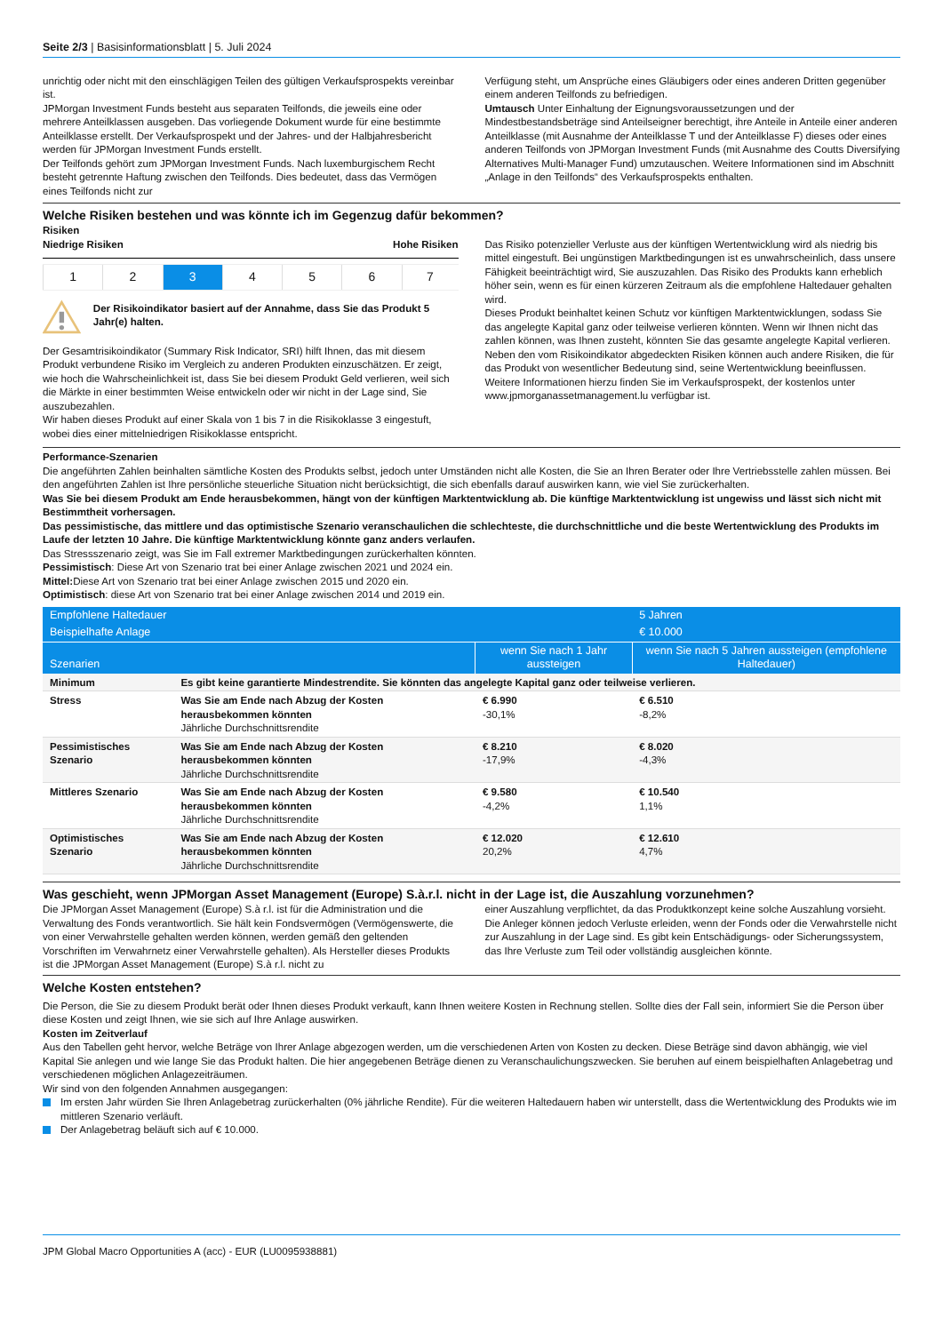Seite 2/3 | Basisinformationsblatt | 5. Juli 2024
unrichtig oder nicht mit den einschlägigen Teilen des gültigen Verkaufsprospekts vereinbar ist.
JPMorgan Investment Funds besteht aus separaten Teilfonds, die jeweils eine oder mehrere Anteilklassen ausgeben. Das vorliegende Dokument wurde für eine bestimmte Anteilklasse erstellt. Der Verkaufsprospekt und der Jahres- und der Halbjahresbericht werden für JPMorgan Investment Funds erstellt.
Der Teilfonds gehört zum JPMorgan Investment Funds. Nach luxemburgischem Recht besteht getrennte Haftung zwischen den Teilfonds. Dies bedeutet, dass das Vermögen eines Teilfonds nicht zur
Verfügung steht, um Ansprüche eines Gläubigers oder eines anderen Dritten gegenüber einem anderen Teilfonds zu befriedigen.
Umtausch Unter Einhaltung der Eignungsvoraussetzungen und der Mindestbestandsbeträge sind Anteilseigner berechtigt, ihre Anteile in Anteile einer anderen Anteilklasse (mit Ausnahme der Anteilklasse T und der Anteilklasse F) dieses oder eines anderen Teilfonds von JPMorgan Investment Funds (mit Ausnahme des Coutts Diversifying Alternatives Multi-Manager Fund) umzutauschen. Weitere Informationen sind im Abschnitt „Anlage in den Teilfonds“ des Verkaufsprospekts enthalten.
Welche Risiken bestehen und was könnte ich im Gegenzug dafür bekommen?
Risiken
Niedrige Risiken Hohe Risiken
| 1 | 2 | 3 | 4 | 5 | 6 | 7 |
Der Risikoindikator basiert auf der Annahme, dass Sie das Produkt 5 Jahr(e) halten.
Der Gesamtrisikoindikator (Summary Risk Indicator, SRI) hilft Ihnen, das mit diesem Produkt verbundene Risiko im Vergleich zu anderen Produkten einzuschätzen. Er zeigt, wie hoch die Wahrscheinlichkeit ist, dass Sie bei diesem Produkt Geld verlieren, weil sich die Märkte in einer bestimmten Weise entwickeln oder wir nicht in der Lage sind, Sie auszubezahlen.
Wir haben dieses Produkt auf einer Skala von 1 bis 7 in die Risikoklasse 3 eingestuft, wobei dies einer mittelniedrigen Risikoklasse entspricht.
Das Risiko potenzieller Verluste aus der künftigen Wertentwicklung wird als niedrig bis mittel eingestuft. Bei ungünstigen Marktbedingungen ist es unwahrscheinlich, dass unsere Fähigkeit beeinträchtigt wird, Sie auszuzahlen. Das Risiko des Produkts kann erheblich höher sein, wenn es für einen kürzeren Zeitraum als die empfohlene Haltedauer gehalten wird.
Dieses Produkt beinhaltet keinen Schutz vor künftigen Marktentwicklungen, sodass Sie das angelegte Kapital ganz oder teilweise verlieren könnten. Wenn wir Ihnen nicht das zahlen können, was Ihnen zusteht, könnten Sie das gesamte angelegte Kapital verlieren.
Neben den vom Risikoindikator abgedeckten Risiken können auch andere Risiken, die für das Produkt von wesentlicher Bedeutung sind, seine Wertentwicklung beeinflussen. Weitere Informationen hierzu finden Sie im Verkaufsprospekt, der kostenlos unter www.jpmorganassetmanagement.lu verfügbar ist.
Performance-Szenarien
Die angeführten Zahlen beinhalten sämtliche Kosten des Produkts selbst, jedoch unter Umständen nicht alle Kosten, die Sie an Ihren Berater oder Ihre Vertriebsstelle zahlen müssen. Bei den angeführten Zahlen ist Ihre persönliche steuerliche Situation nicht berücksichtigt, die sich ebenfalls darauf auswirken kann, wie viel Sie zurückerhalten.
Was Sie bei diesem Produkt am Ende herausbekommen, hängt von der künftigen Marktentwicklung ab. Die künftige Marktentwicklung ist ungewiss und lässt sich nicht mit Bestimmtheit vorhersagen.
Das pessimistische, das mittlere und das optimistische Szenario veranschaulichen die schlechteste, die durchschnittliche und die beste Wertentwicklung des Produkts im Laufe der letzten 10 Jahre. Die künftige Marktentwicklung könnte ganz anders verlaufen.
Das Stressszenario zeigt, was Sie im Fall extremer Marktbedingungen zurückerhalten könnten.
Pessimistisch: Diese Art von Szenario trat bei einer Anlage zwischen 2021 und 2024 ein.
Mittel: Diese Art von Szenario trat bei einer Anlage zwischen 2015 und 2020 ein.
Optimistisch: diese Art von Szenario trat bei einer Anlage zwischen 2014 und 2019 ein.
| Empfohlene Haltedauer | | | 5 Jahren | |
| --- | --- | --- | --- | --- |
| Beispielhafte Anlage | | | € 10.000 | |
| Szenarien | | | wenn Sie nach 1 Jahr aussteigen | wenn Sie nach 5 Jahren aussteigen (empfohlene Haltedauer) |
| Minimum | Es gibt keine garantierte Mindestrendite. Sie könnten das angelegte Kapital ganz oder teilweise verlieren. | | | |
| Stress | Was Sie am Ende nach Abzug der Kosten herausbekommen könnten Jährliche Durchschnittsrendite | € 6.990 -30,1% | € 6.510 -8,2% | |
| Pessimistisches Szenario | Was Sie am Ende nach Abzug der Kosten herausbekommen könnten Jährliche Durchschnittsrendite | € 8.210 -17,9% | € 8.020 -4,3% | |
| Mittleres Szenario | Was Sie am Ende nach Abzug der Kosten herausbekommen könnten Jährliche Durchschnittsrendite | € 9.580 -4,2% | € 10.540 1,1% | |
| Optimistisches Szenario | Was Sie am Ende nach Abzug der Kosten herausbekommen könnten Jährliche Durchschnittsrendite | € 12.020 20,2% | € 12.610 4,7% | |
Was geschieht, wenn JPMorgan Asset Management (Europe) S.à.r.l. nicht in der Lage ist, die Auszahlung vorzunehmen?
Die JPMorgan Asset Management (Europe) S.à r.l. ist für die Administration und die Verwaltung des Fonds verantwortlich. Sie hält kein Fondsvermögen (Vermögenswerte, die von einer Verwahrstelle gehalten werden können, werden gemäß den geltenden Vorschriften im Verwahrnetz einer Verwahrstelle gehalten). Als Hersteller dieses Produkts ist die JPMorgan Asset Management (Europe) S.à r.l. nicht zu
einer Auszahlung verpflichtet, da das Produktkonzept keine solche Auszahlung vorsieht. Die Anleger können jedoch Verluste erleiden, wenn der Fonds oder die Verwahrstelle nicht zur Auszahlung in der Lage sind. Es gibt kein Entschädigungs- oder Sicherungssystem, das Ihre Verluste zum Teil oder vollständig ausgleichen könnte.
Welche Kosten entstehen?
Die Person, die Sie zu diesem Produkt berät oder Ihnen dieses Produkt verkauft, kann Ihnen weitere Kosten in Rechnung stellen. Sollte dies der Fall sein, informiert Sie die Person über diese Kosten und zeigt Ihnen, wie sie sich auf Ihre Anlage auswirken.
Kosten im Zeitverlauf
Aus den Tabellen geht hervor, welche Beträge von Ihrer Anlage abgezogen werden, um die verschiedenen Arten von Kosten zu decken. Diese Beträge sind davon abhängig, wie viel Kapital Sie anlegen und wie lange Sie das Produkt halten. Die hier angegebenen Beträge dienen zu Veranschaulichungszwecken. Sie beruhen auf einem beispielhaften Anlagebetrag und verschiedenen möglichen Anlagezeiträumen.
Wir sind von den folgenden Annahmen ausgegangen:
Im ersten Jahr würden Sie Ihren Anlagebetrag zurückerhalten (0% jährliche Rendite). Für die weiteren Haltedauern haben wir unterstellt, dass die Wertentwicklung des Produkts wie im mittleren Szenario verläuft.
Der Anlagebetrag beläuft sich auf € 10.000.
JPM Global Macro Opportunities A (acc) - EUR (LU0095938881)